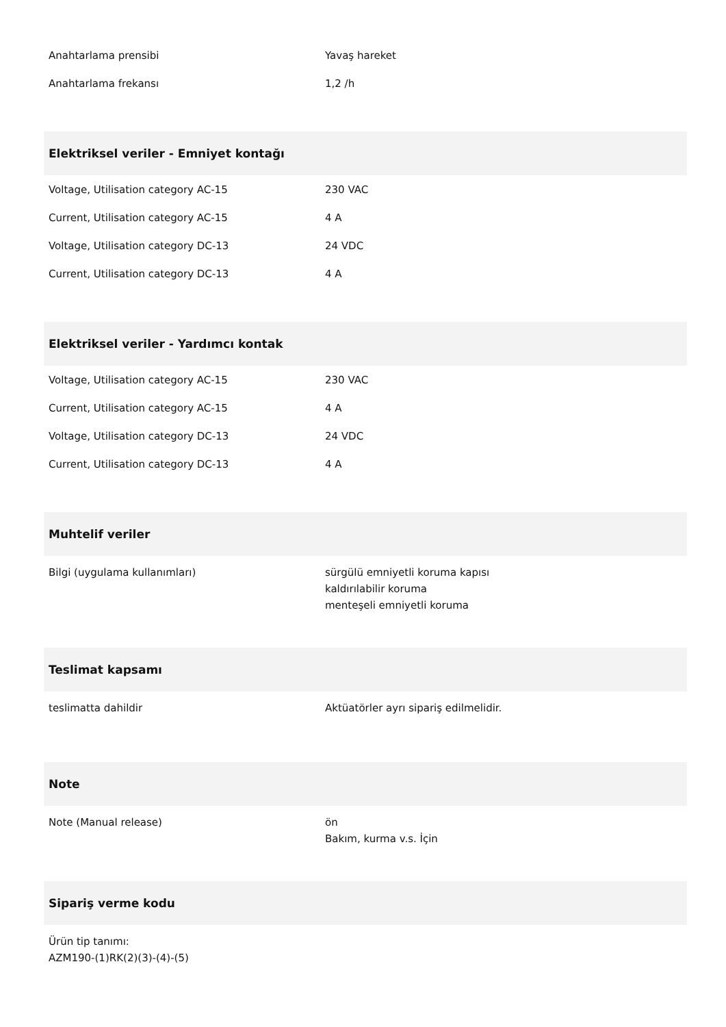| Anahtarlama prensibi | Yavaş hareket |
| Anahtarlama frekansı | 1,2 /h |
Elektriksel veriler - Emniyet kontağı
| Voltage, Utilisation category AC-15 | 230 VAC |
| Current, Utilisation category AC-15 | 4 A |
| Voltage, Utilisation category DC-13 | 24 VDC |
| Current, Utilisation category DC-13 | 4 A |
Elektriksel veriler - Yardımcı kontak
| Voltage, Utilisation category AC-15 | 230 VAC |
| Current, Utilisation category AC-15 | 4 A |
| Voltage, Utilisation category DC-13 | 24 VDC |
| Current, Utilisation category DC-13 | 4 A |
Muhtelif veriler
| Bilgi (uygulama kullanımları) | sürgülü emniyetli koruma kapısı kaldırılabilir koruma menteşeli emniyetli koruma |
Teslimat kapsamı
| teslimatta dahildir | Aktüatörler ayrı sipariş edilmelidir. |
Note
| Note (Manual release) | ön Bakım, kurma v.s. İçin |
Sipariş verme kodu
Ürün tip tanımı:
AZM190-(1)RK(2)(3)-(4)-(5)